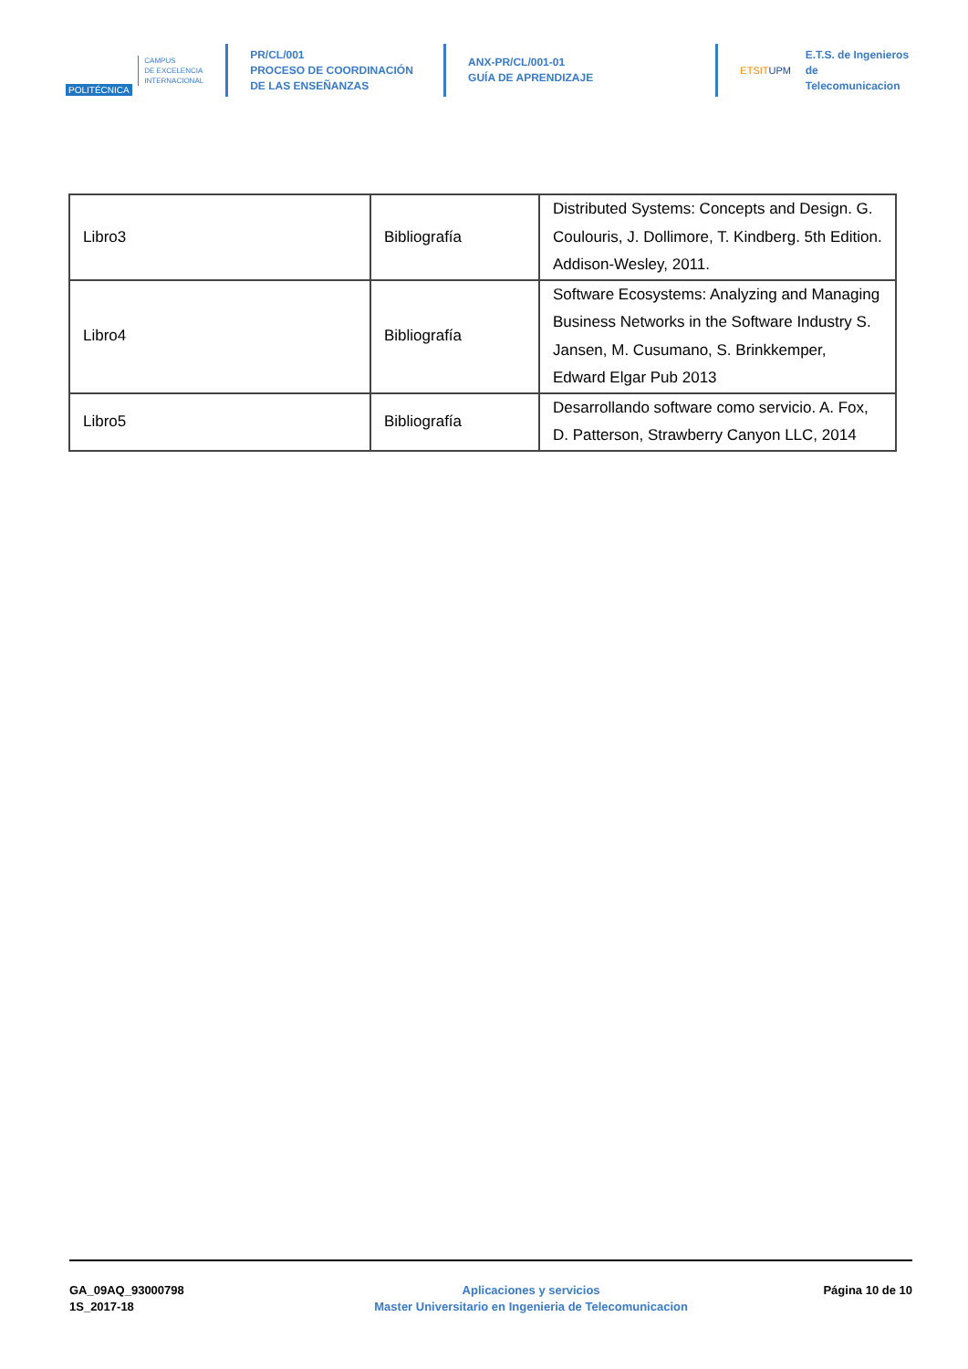POLITÉCNICA
CAMPUS
DE EXCELENCIA
INTERNACIONAL
PR/CL/001
PROCESO DE COORDINACIÓN DE LAS ENSEÑANZAS
ANX-PR/CL/001-01
GUÍA DE APRENDIZAJE
ETSITUPM
E.T.S. de Ingenieros de
Telecomunicacion
| Libro3 | Bibliografía | Distributed Systems: Concepts and Design. G. Coulouris, J. Dollimore, T. Kindberg. 5th Edition. Addison-Wesley, 2011. |
| Libro4 | Bibliografía | Software Ecosystems: Analyzing and Managing Business Networks in the Software Industry S. Jansen, M. Cusumano, S. Brinkkemper, Edward Elgar Pub 2013 |
| Libro5 | Bibliografía | Desarrollando software como servicio. A. Fox, D. Patterson, Strawberry Canyon LLC, 2014 |
GA_09AQ_93000798
1S_2017-18
Aplicaciones y servicios
Master Universitario en Ingenieria de Telecomunicacion
Página 10 de 10